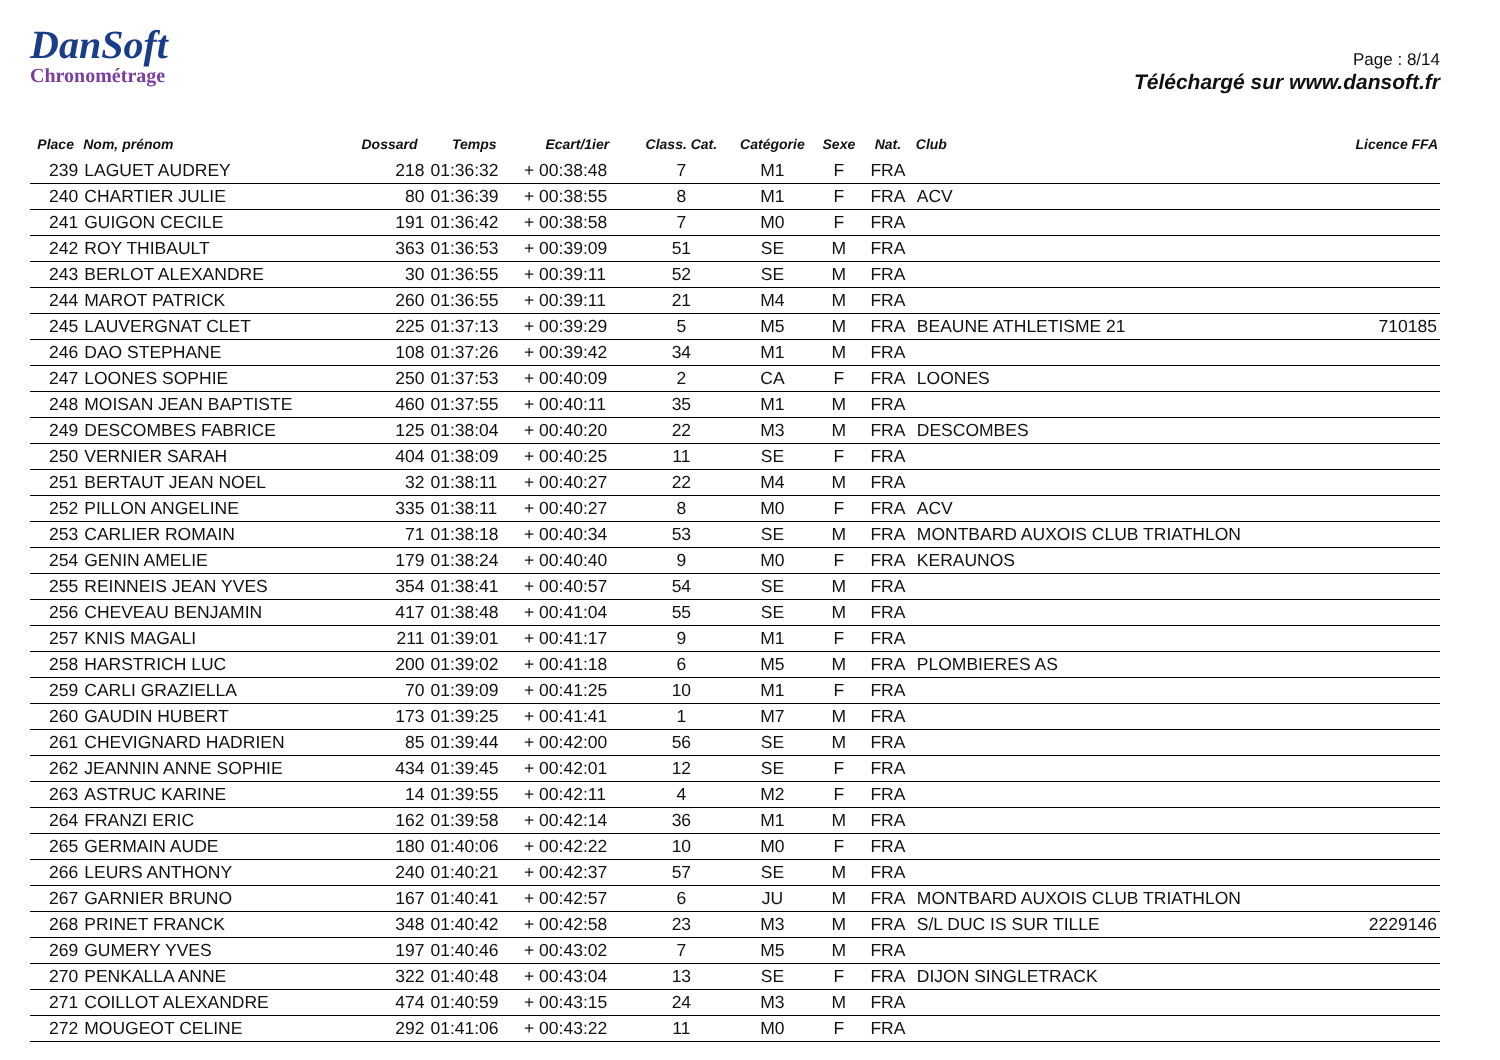DanSoft
Chronométrage
Page : 8/14
Téléchargé sur www.dansoft.fr
| Place | Nom, prénom | Dossard | Temps | Ecart/1ier | Class. Cat. | Catégorie | Sexe | Nat. | Club | Licence FFA |
| --- | --- | --- | --- | --- | --- | --- | --- | --- | --- | --- |
| 239 | LAGUET AUDREY | 218 | 01:36:32 | + 00:38:48 | 7 | M1 | F | FRA | | |
| 240 | CHARTIER JULIE | 80 | 01:36:39 | + 00:38:55 | 8 | M1 | F | FRA | ACV | |
| 241 | GUIGON CECILE | 191 | 01:36:42 | + 00:38:58 | 7 | M0 | F | FRA | | |
| 242 | ROY THIBAULT | 363 | 01:36:53 | + 00:39:09 | 51 | SE | M | FRA | | |
| 243 | BERLOT ALEXANDRE | 30 | 01:36:55 | + 00:39:11 | 52 | SE | M | FRA | | |
| 244 | MAROT PATRICK | 260 | 01:36:55 | + 00:39:11 | 21 | M4 | M | FRA | | |
| 245 | LAUVERGNAT CLET | 225 | 01:37:13 | + 00:39:29 | 5 | M5 | M | FRA | BEAUNE ATHLETISME 21 | 710185 |
| 246 | DAO STEPHANE | 108 | 01:37:26 | + 00:39:42 | 34 | M1 | M | FRA | | |
| 247 | LOONES SOPHIE | 250 | 01:37:53 | + 00:40:09 | 2 | CA | F | FRA | LOONES | |
| 248 | MOISAN JEAN BAPTISTE | 460 | 01:37:55 | + 00:40:11 | 35 | M1 | M | FRA | | |
| 249 | DESCOMBES FABRICE | 125 | 01:38:04 | + 00:40:20 | 22 | M3 | M | FRA | DESCOMBES | |
| 250 | VERNIER SARAH | 404 | 01:38:09 | + 00:40:25 | 11 | SE | F | FRA | | |
| 251 | BERTAUT JEAN NOEL | 32 | 01:38:11 | + 00:40:27 | 22 | M4 | M | FRA | | |
| 252 | PILLON ANGELINE | 335 | 01:38:11 | + 00:40:27 | 8 | M0 | F | FRA | ACV | |
| 253 | CARLIER ROMAIN | 71 | 01:38:18 | + 00:40:34 | 53 | SE | M | FRA | MONTBARD AUXOIS CLUB TRIATHLON | |
| 254 | GENIN AMELIE | 179 | 01:38:24 | + 00:40:40 | 9 | M0 | F | FRA | KERAUNOS | |
| 255 | REINNEIS JEAN YVES | 354 | 01:38:41 | + 00:40:57 | 54 | SE | M | FRA | | |
| 256 | CHEVEAU BENJAMIN | 417 | 01:38:48 | + 00:41:04 | 55 | SE | M | FRA | | |
| 257 | KNIS MAGALI | 211 | 01:39:01 | + 00:41:17 | 9 | M1 | F | FRA | | |
| 258 | HARSTRICH LUC | 200 | 01:39:02 | + 00:41:18 | 6 | M5 | M | FRA | PLOMBIERES AS | |
| 259 | CARLI GRAZIELLA | 70 | 01:39:09 | + 00:41:25 | 10 | M1 | F | FRA | | |
| 260 | GAUDIN HUBERT | 173 | 01:39:25 | + 00:41:41 | 1 | M7 | M | FRA | | |
| 261 | CHEVIGNARD HADRIEN | 85 | 01:39:44 | + 00:42:00 | 56 | SE | M | FRA | | |
| 262 | JEANNIN ANNE SOPHIE | 434 | 01:39:45 | + 00:42:01 | 12 | SE | F | FRA | | |
| 263 | ASTRUC KARINE | 14 | 01:39:55 | + 00:42:11 | 4 | M2 | F | FRA | | |
| 264 | FRANZI ERIC | 162 | 01:39:58 | + 00:42:14 | 36 | M1 | M | FRA | | |
| 265 | GERMAIN AUDE | 180 | 01:40:06 | + 00:42:22 | 10 | M0 | F | FRA | | |
| 266 | LEURS ANTHONY | 240 | 01:40:21 | + 00:42:37 | 57 | SE | M | FRA | | |
| 267 | GARNIER BRUNO | 167 | 01:40:41 | + 00:42:57 | 6 | JU | M | FRA | MONTBARD AUXOIS CLUB TRIATHLON | |
| 268 | PRINET FRANCK | 348 | 01:40:42 | + 00:42:58 | 23 | M3 | M | FRA | S/L DUC IS SUR TILLE | 2229146 |
| 269 | GUMERY YVES | 197 | 01:40:46 | + 00:43:02 | 7 | M5 | M | FRA | | |
| 270 | PENKALLA ANNE | 322 | 01:40:48 | + 00:43:04 | 13 | SE | F | FRA | DIJON SINGLETRACK | |
| 271 | COILLOT ALEXANDRE | 474 | 01:40:59 | + 00:43:15 | 24 | M3 | M | FRA | | |
| 272 | MOUGEOT CELINE | 292 | 01:41:06 | + 00:43:22 | 11 | M0 | F | FRA | | |